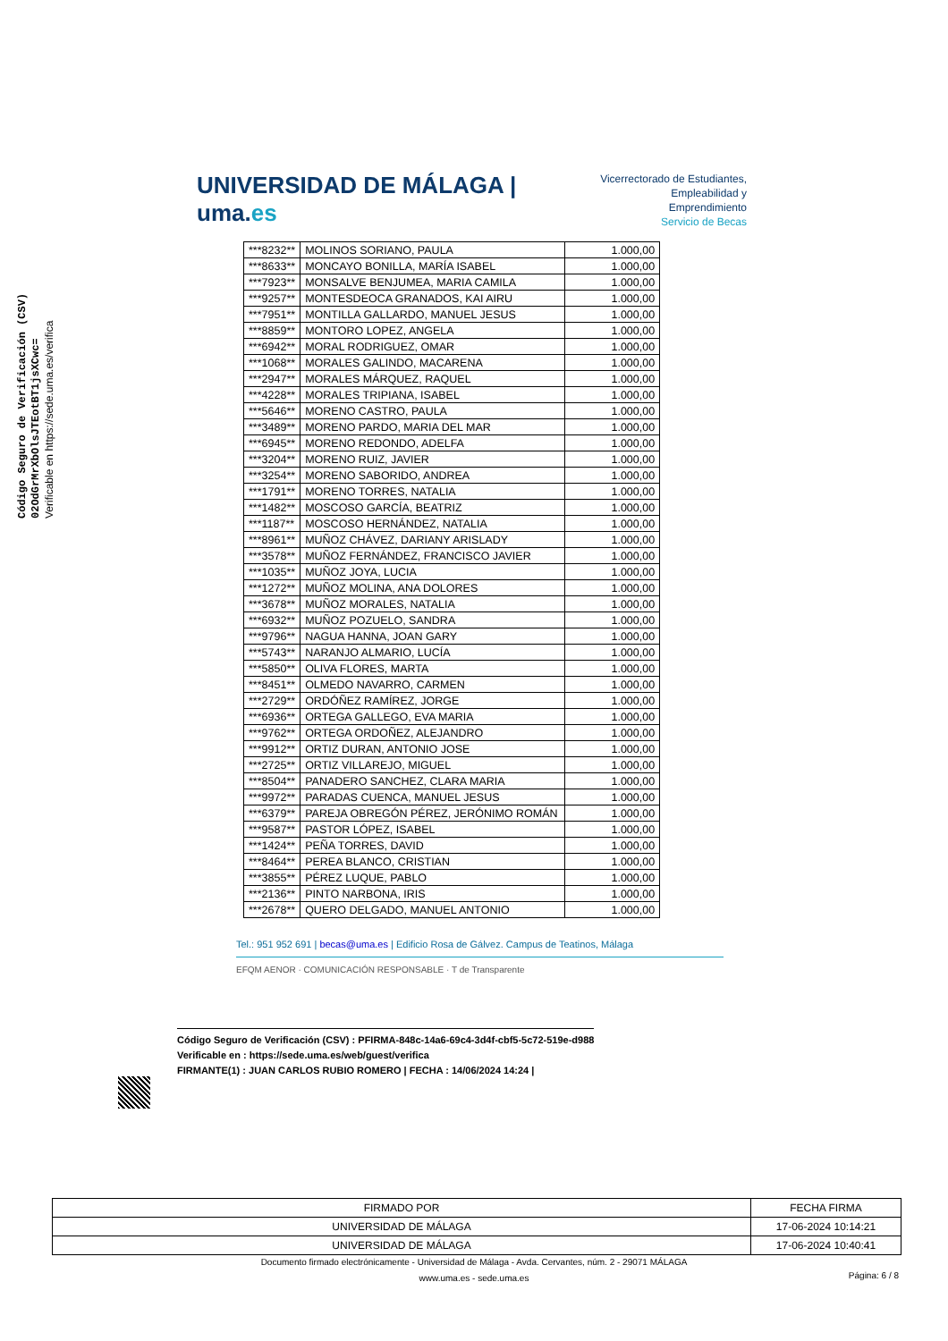Código Seguro de Verificación (CSV)
02OdGrMrXbOlsJTEotBT1jsXCwc=
Verificable en https://sede.uma.es/verifica
UNIVERSIDAD DE MÁLAGA | uma.es
Vicerrectorado de Estudiantes,
Empleabilidad y Emprendimiento
Servicio de Becas
| ***8232** | MOLINOS SORIANO, PAULA | 1.000,00 |
| ***8633** | MONCAYO BONILLA, MARÍA ISABEL | 1.000,00 |
| ***7923** | MONSALVE BENJUMEA, MARIA CAMILA | 1.000,00 |
| ***9257** | MONTESDEOCA GRANADOS, KAI AIRU | 1.000,00 |
| ***7951** | MONTILLA GALLARDO, MANUEL JESUS | 1.000,00 |
| ***8859** | MONTORO LOPEZ, ANGELA | 1.000,00 |
| ***6942** | MORAL RODRIGUEZ, OMAR | 1.000,00 |
| ***1068** | MORALES GALINDO, MACARENA | 1.000,00 |
| ***2947** | MORALES MÁRQUEZ, RAQUEL | 1.000,00 |
| ***4228** | MORALES TRIPIANA, ISABEL | 1.000,00 |
| ***5646** | MORENO CASTRO, PAULA | 1.000,00 |
| ***3489** | MORENO PARDO, MARIA DEL MAR | 1.000,00 |
| ***6945** | MORENO REDONDO, ADELFA | 1.000,00 |
| ***3204** | MORENO RUIZ, JAVIER | 1.000,00 |
| ***3254** | MORENO SABORIDO, ANDREA | 1.000,00 |
| ***1791** | MORENO TORRES, NATALIA | 1.000,00 |
| ***1482** | MOSCOSO GARCÍA, BEATRIZ | 1.000,00 |
| ***1187** | MOSCOSO HERNÁNDEZ, NATALIA | 1.000,00 |
| ***8961** | MUÑOZ CHÁVEZ, DARIANY ARISLADY | 1.000,00 |
| ***3578** | MUÑOZ FERNÁNDEZ, FRANCISCO JAVIER | 1.000,00 |
| ***1035** | MUÑOZ JOYA, LUCIA | 1.000,00 |
| ***1272** | MUÑOZ MOLINA, ANA DOLORES | 1.000,00 |
| ***3678** | MUÑOZ MORALES, NATALIA | 1.000,00 |
| ***6932** | MUÑOZ POZUELO, SANDRA | 1.000,00 |
| ***9796** | NAGUA HANNA, JOAN GARY | 1.000,00 |
| ***5743** | NARANJO ALMARIO, LUCÍA | 1.000,00 |
| ***5850** | OLIVA FLORES, MARTA | 1.000,00 |
| ***8451** | OLMEDO NAVARRO, CARMEN | 1.000,00 |
| ***2729** | ORDÓÑEZ RAMÍREZ, JORGE | 1.000,00 |
| ***6936** | ORTEGA GALLEGO, EVA MARIA | 1.000,00 |
| ***9762** | ORTEGA ORDOÑEZ, ALEJANDRO | 1.000,00 |
| ***9912** | ORTIZ DURAN, ANTONIO JOSE | 1.000,00 |
| ***2725** | ORTIZ VILLAREJO, MIGUEL | 1.000,00 |
| ***8504** | PANADERO SANCHEZ, CLARA MARIA | 1.000,00 |
| ***9972** | PARADAS CUENCA, MANUEL JESUS | 1.000,00 |
| ***6379** | PAREJA OBREGÓN PÉREZ, JERÓNIMO ROMÁN | 1.000,00 |
| ***9587** | PASTOR LÓPEZ, ISABEL | 1.000,00 |
| ***1424** | PEÑA TORRES, DAVID | 1.000,00 |
| ***8464** | PEREA BLANCO, CRISTIAN | 1.000,00 |
| ***3855** | PÉREZ LUQUE, PABLO | 1.000,00 |
| ***2136** | PINTO NARBONA, IRIS | 1.000,00 |
| ***2678** | QUERO DELGADO, MANUEL ANTONIO | 1.000,00 |
Tel.: 951 952 691 | becas@uma.es | Edificio Rosa de Gálvez. Campus de Teatinos, Málaga
EFQM AENOR · COMUNICACIÓN RESPONSABLE · T de Transparente
Código Seguro de Verificación (CSV) : PFIRMA-848c-14a6-69c4-3d4f-cbf5-5c72-519e-d988
Verificable en : https://sede.uma.es/web/guest/verifica
FIRMANTE(1) : JUAN CARLOS RUBIO ROMERO | FECHA : 14/06/2024 14:24 |
| FIRMADO POR | FECHA FIRMA |
| UNIVERSIDAD DE MÁLAGA | 17-06-2024 10:14:21 |
| UNIVERSIDAD DE MÁLAGA | 17-06-2024 10:40:41 |
Documento firmado electrónicamente - Universidad de Málaga - Avda. Cervantes, núm. 2 - 29071 MÁLAGA
www.uma.es - sede.uma.es
Página: 6 / 8